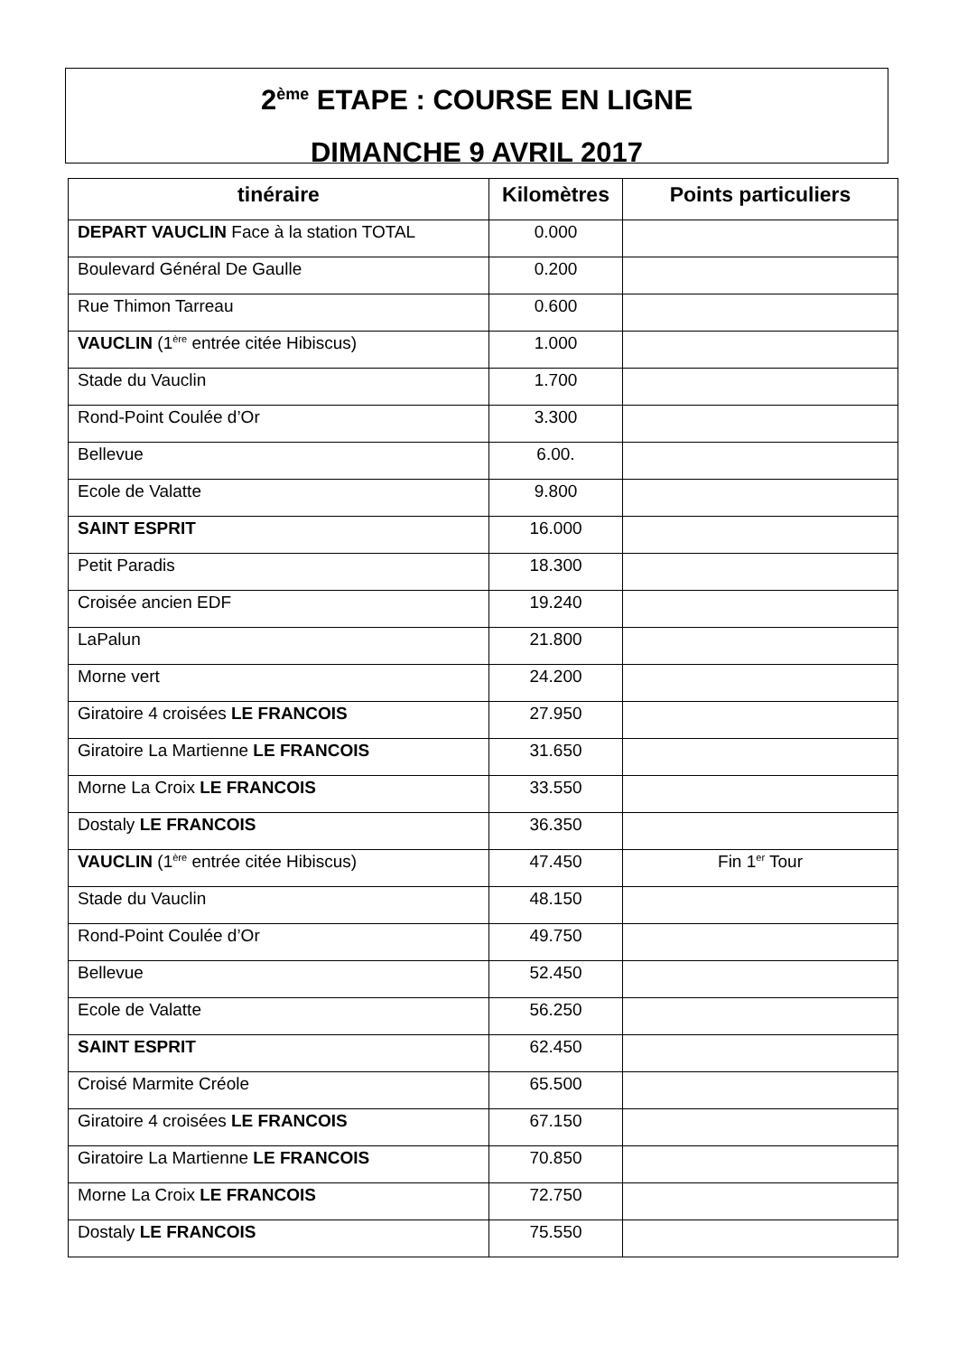2<sup>ème</sup> ETAPE : COURSE EN LIGNE
DIMANCHE 9 AVRIL 2017
| tinéraire | Kilomètres | Points particuliers |
| --- | --- | --- |
| DEPART VAUCLIN Face à la station TOTAL | 0.000 | |
| Boulevard Général De Gaulle | 0.200 | |
| Rue Thimon Tarreau | 0.600 | |
| VAUCLIN (1<sup>ère</sup> entrée citée Hibiscus) | 1.000 | |
| Stade du Vauclin | 1.700 | |
| Rond-Point Coulée d’Or | 3.300 | |
| Bellevue | 6.00. | |
| Ecole de Valatte | 9.800 | |
| SAINT ESPRIT | 16.000 | |
| Petit Paradis | 18.300 | |
| Croisée ancien EDF | 19.240 | |
| LaPalun | 21.800 | |
| Morne vert | 24.200 | |
| Giratoire 4 croisées LE FRANCOIS | 27.950 | |
| Giratoire La Martienne LE FRANCOIS | 31.650 | |
| Morne La Croix LE FRANCOIS | 33.550 | |
| Dostaly LE FRANCOIS | 36.350 | |
| VAUCLIN (1<sup>ère</sup> entrée citée Hibiscus) | 47.450 | Fin 1<sup>er</sup> Tour |
| Stade du Vauclin | 48.150 | |
| Rond-Point Coulée d’Or | 49.750 | |
| Bellevue | 52.450 | |
| Ecole de Valatte | 56.250 | |
| SAINT ESPRIT | 62.450 | |
| Croisé Marmite Créole | 65.500 | |
| Giratoire 4 croisées LE FRANCOIS | 67.150 | |
| Giratoire La Martienne LE FRANCOIS | 70.850 | |
| Morne La Croix LE FRANCOIS | 72.750 | |
| Dostaly LE FRANCOIS | 75.550 | |